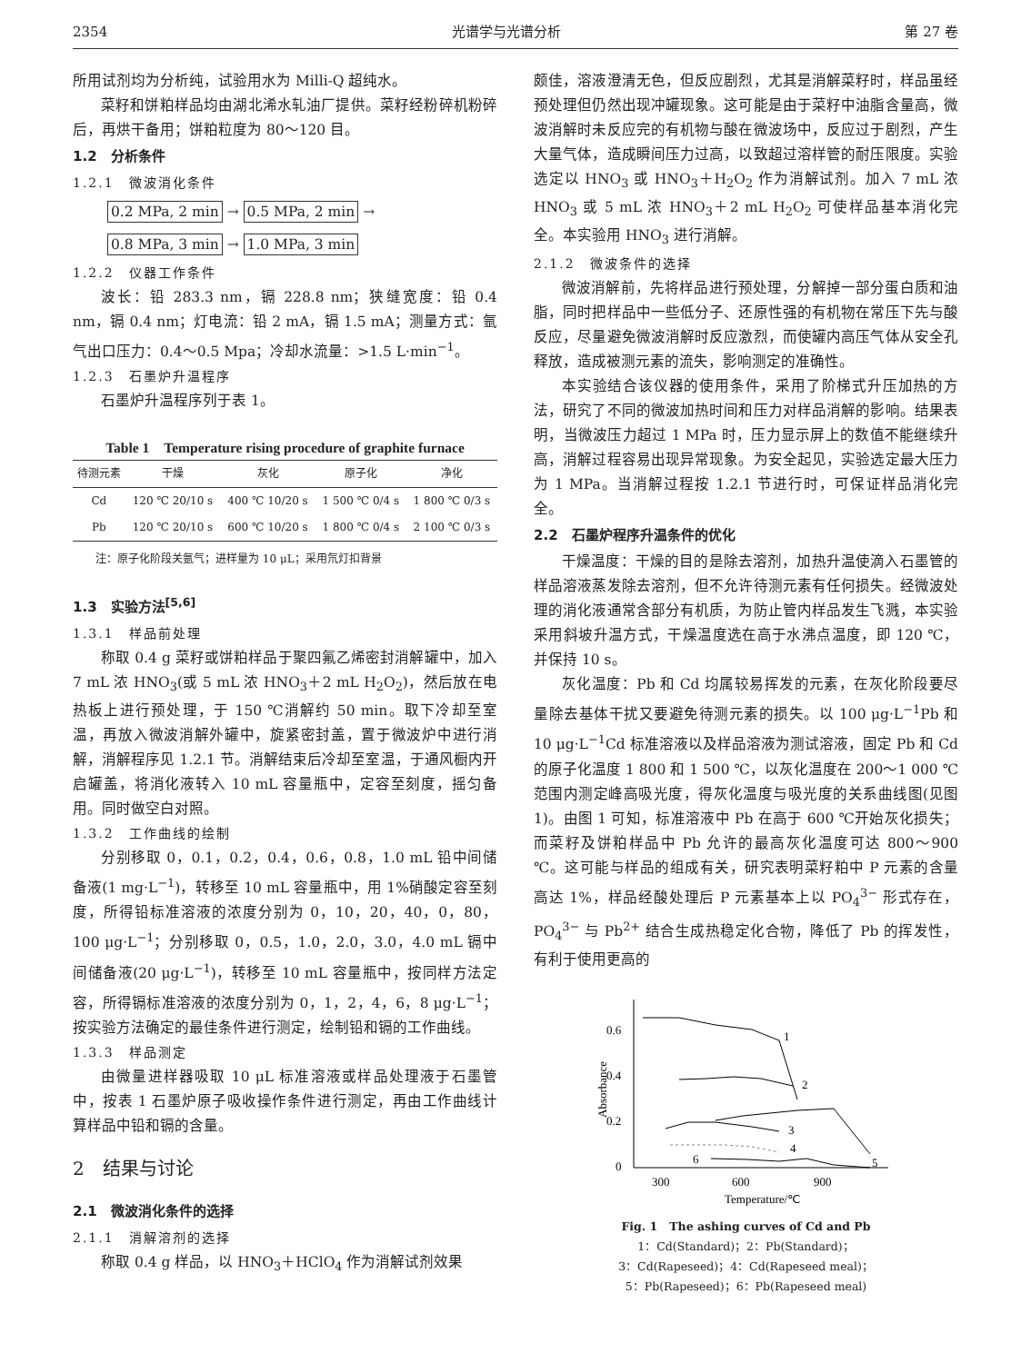2354 光谱学与光谱分析 第 27 卷
所用试剂均为分析纯，试验用水为 Milli-Q 超纯水。
菜籽和饼粕样品均由湖北浠水轧油厂提供。菜籽经粉碎机粉碎后，再烘干备用；饼粕粒度为 80～120 目。
1.2　分析条件
1.2.1　微波消化条件
0.2 MPa, 2 min → 0.5 MPa, 2 min →
0.8 MPa, 3 min → 1.0 MPa, 3 min
1.2.2　仪器工作条件
波长：铅 283.3 nm，镉 228.8 nm；狭缝宽度：铅 0.4 nm，镉 0.4 nm；灯电流：铅 2 mA，镉 1.5 mA；测量方式：氩气出口压力：0.4～0.5 Mpa；冷却水流量：>1.5 L·min<sup>−1</sup>。
1.2.3　石墨炉升温程序
石墨炉升温程序列于表 1。
Table 1　Temperature rising procedure of graphite furnace
| 待测元素 | 干燥 | 灰化 | 原子化 | 净化 |
| --- | --- | --- | --- | --- |
| Cd | 120 ℃ 20/10 s | 400 ℃ 10/20 s | 1 500 ℃ 0/4 s | 1 800 ℃ 0/3 s |
| Pb | 120 ℃ 20/10 s | 600 ℃ 10/20 s | 1 800 ℃ 0/4 s | 2 100 ℃ 0/3 s |
注：原子化阶段关氩气；进样量为 10 μL；采用氘灯扣背景
1.3　实验方法<sup>[5,6]</sup>
1.3.1　样品前处理
称取 0.4 g 菜籽或饼粕样品于聚四氟乙烯密封消解罐中，加入 7 mL 浓 HNO<sub>3</sub>(或 5 mL 浓 HNO<sub>3</sub>＋2 mL H<sub>2</sub>O<sub>2</sub>)，然后放在电热板上进行预处理，于 150 ℃消解约 50 min。取下冷却至室温，再放入微波消解外罐中，旋紧密封盖，置于微波炉中进行消解，消解程序见 1.2.1 节。消解结束后冷却至室温，于通风橱内开启罐盖，将消化液转入 10 mL 容量瓶中，定容至刻度，摇匀备用。同时做空白对照。
1.3.2　工作曲线的绘制
分别移取 0，0.1，0.2，0.4，0.6，0.8，1.0 mL 铅中间储备液(1 mg·L<sup>−1</sup>)，转移至 10 mL 容量瓶中，用 1%硝酸定容至刻度，所得铅标准溶液的浓度分别为 0，10，20，40，0，80，100 μg·L<sup>−1</sup>；分别移取 0，0.5，1.0，2.0，3.0，4.0 mL 镉中间储备液(20 μg·L<sup>−1</sup>)，转移至 10 mL 容量瓶中，按同样方法定容，所得镉标准溶液的浓度分别为 0，1，2，4，6，8 μg·L<sup>−1</sup>；按实验方法确定的最佳条件进行测定，绘制铅和镉的工作曲线。
1.3.3　样品测定
由微量进样器吸取 10 μL 标准溶液或样品处理液于石墨管中，按表 1 石墨炉原子吸收操作条件进行测定，再由工作曲线计算样品中铅和镉的含量。
2　结果与讨论
2.1　微波消化条件的选择
2.1.1　消解溶剂的选择
称取 0.4 g 样品，以 HNO<sub>3</sub>＋HClO<sub>4</sub> 作为消解试剂效果
颇佳，溶液澄清无色，但反应剧烈，尤其是消解菜籽时，样品虽经预处理但仍然出现冲罐现象。这可能是由于菜籽中油脂含量高，微波消解时未反应完的有机物与酸在微波场中，反应过于剧烈，产生大量气体，造成瞬间压力过高，以致超过溶样管的耐压限度。实验选定以 HNO<sub>3</sub> 或 HNO<sub>3</sub>＋H<sub>2</sub>O<sub>2</sub> 作为消解试剂。加入 7 mL 浓 HNO<sub>3</sub> 或 5 mL 浓 HNO<sub>3</sub>＋2 mL H<sub>2</sub>O<sub>2</sub> 可使样品基本消化完全。本实验用 HNO<sub>3</sub> 进行消解。
2.1.2　微波条件的选择
微波消解前，先将样品进行预处理，分解掉一部分蛋白质和油脂，同时把样品中一些低分子、还原性强的有机物在常压下先与酸反应，尽量避免微波消解时反应激烈，而使罐内高压气体从安全孔释放，造成被测元素的流失，影响测定的准确性。
本实验结合该仪器的使用条件，采用了阶梯式升压加热的方法，研究了不同的微波加热时间和压力对样品消解的影响。结果表明，当微波压力超过 1 MPa 时，压力显示屏上的数值不能继续升高，消解过程容易出现异常现象。为安全起见，实验选定最大压力为 1 MPa。当消解过程按 1.2.1 节进行时，可保证样品消化完全。
2.2　石墨炉程序升温条件的优化
干燥温度：干燥的目的是除去溶剂，加热升温使滴入石墨管的样品溶液蒸发除去溶剂，但不允许待测元素有任何损失。经微波处理的消化液通常含部分有机质，为防止管内样品发生飞溅，本实验采用斜坡升温方式，干燥温度选在高于水沸点温度，即 120 ℃，并保持 10 s。
灰化温度：Pb 和 Cd 均属较易挥发的元素，在灰化阶段要尽量除去基体干扰又要避免待测元素的损失。以 100 μg·L<sup>−1</sup>Pb 和 10 μg·L<sup>−1</sup>Cd 标准溶液以及样品溶液为测试溶液，固定 Pb 和 Cd 的原子化温度 1 800 和 1 500 ℃，以灰化温度在 200～1 000 ℃范围内测定峰高吸光度，得灰化温度与吸光度的关系曲线图(见图 1)。由图 1 可知，标准溶液中 Pb 在高于 600 ℃开始灰化损失；而菜籽及饼粕样品中 Pb 允许的最高灰化温度可达 800～900 ℃。这可能与样品的组成有关，研究表明菜籽粕中 P 元素的含量高达 1%，样品经酸处理后 P 元素基本上以 PO<sub>4</sub><sup>3−</sup> 形式存在，PO<sub>4</sub><sup>3−</sup> 与 Pb<sup>2+</sup> 结合生成热稳定化合物，降低了 Pb 的挥发性，有利于使用更高的
0.6
0.4
0.2
0
Absorbance
300
600
900
Temperature/℃
1
2
3
4
5
6
Fig. 1　The ashing curves of Cd and Pb
1：Cd(Standard)；2：Pb(Standard)；
3：Cd(Rapeseed)；4：Cd(Rapeseed meal)；
5：Pb(Rapeseed)；6：Pb(Rapeseed meal)